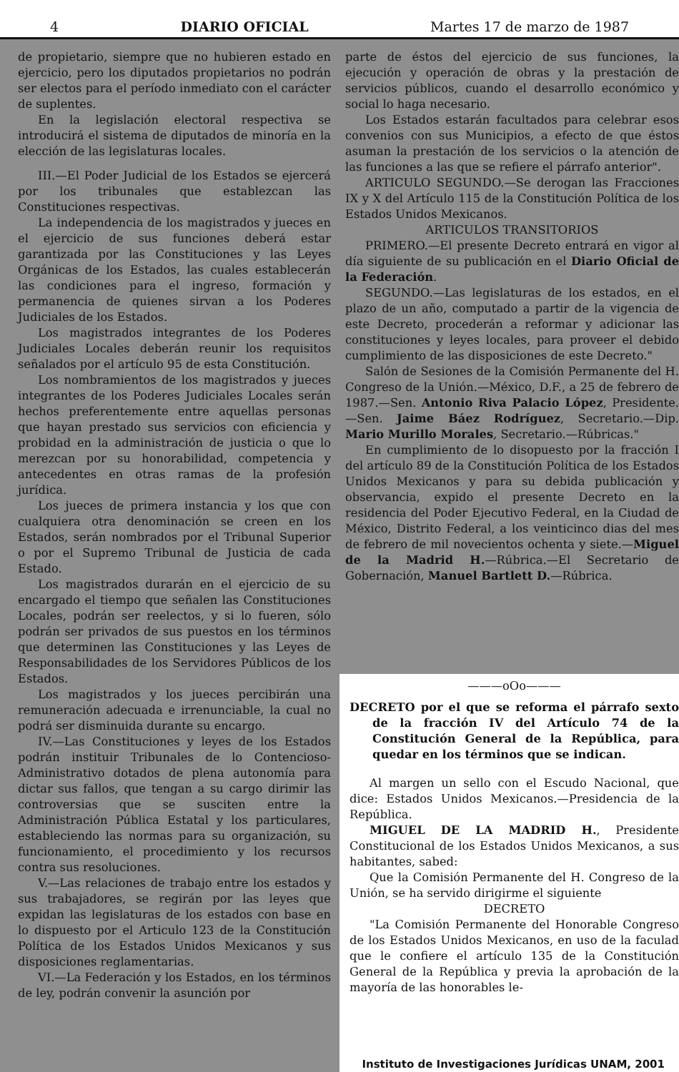4 DIARIO OFICIAL Martes 17 de marzo de 1987
de propietario, siempre que no hubieren estado en ejercicio, pero los diputados propietarios no podrán ser electos para el período inmediato con el carácter de suplentes.
En la legislación electoral respectiva se introducirá el sistema de diputados de minoría en la elección de las legislaturas locales.
III.—El Poder Judicial de los Estados se ejercerá por los tribunales que establezcan las Constituciones respectivas.
La independencia de los magistrados y jueces en el ejercicio de sus funciones deberá estar garantizada por las Constituciones y las Leyes Orgánicas de los Estados, las cuales establecerán las condiciones para el ingreso, formación y permanencia de quienes sirvan a los Poderes Judiciales de los Estados.
Los magistrados integrantes de los Poderes Judiciales Locales deberán reunir los requisitos señalados por el artículo 95 de esta Constitución.
Los nombramientos de los magistrados y jueces integrantes de los Poderes Judiciales Locales serán hechos preferentemente entre aquellas personas que hayan prestado sus servicios con eficiencia y probidad en la administración de justicia o que lo merezcan por su honorabilidad, competencia y antecedentes en otras ramas de la profesión jurídica.
Los jueces de primera instancia y los que con cualquiera otra denominación se creen en los Estados, serán nombrados por el Tribunal Superior o por el Supremo Tribunal de Justicia de cada Estado.
Los magistrados durarán en el ejercicio de su encargado el tiempo que señalen las Constituciones Locales, podrán ser reelectos, y si lo fueren, sólo podrán ser privados de sus puestos en los términos que determinen las Constituciones y las Leyes de Responsabilidades de los Servidores Públicos de los Estados.
Los magistrados y los jueces percibirán una remuneración adecuada e irrenunciable, la cual no podrá ser disminuida durante su encargo.
IV.—Las Constituciones y leyes de los Estados podrán instituir Tribunales de lo Contencioso-Administrativo dotados de plena autonomía para dictar sus fallos, que tengan a su cargo dirimir las controversias que se susciten entre la Administración Pública Estatal y los particulares, estableciendo las normas para su organización, su funcionamiento, el procedimiento y los recursos contra sus resoluciones.
V.—Las relaciones de trabajo entre los estados y sus trabajadores, se regirán por las leyes que expidan las legislaturas de los estados con base en lo dispuesto por el Articulo 123 de la Constitución Política de los Estados Unidos Mexicanos y sus disposiciones reglamentarias.
VI.—La Federación y los Estados, en los términos de ley, podrán convenir la asunción por
parte de éstos del ejercicio de sus funciones, la ejecución y operación de obras y la prestación de servicios públicos, cuando el desarrollo económico y social lo haga necesario.
Los Estados estarán facultados para celebrar esos convenios con sus Municipios, a efecto de que éstos asuman la prestación de los servicios o la atención de las funciones a las que se refiere el párrafo anterior".
ARTICULO SEGUNDO.—Se derogan las Fracciones IX y X del Artículo 115 de la Constitución Política de los Estados Unidos Mexicanos.
ARTICULOS TRANSITORIOS
PRIMERO.—El presente Decreto entrará en vigor al día siguiente de su publicación en el Diario Oficial de la Federación.
SEGUNDO.—Las legislaturas de los estados, en el plazo de un año, computado a partir de la vigencia de este Decreto, procederán a reformar y adicionar las constituciones y leyes locales, para proveer el debido cumplimiento de las disposiciones de este Decreto."
Salón de Sesiones de la Comisión Permanente del H. Congreso de la Unión.—México, D.F., a 25 de febrero de 1987.—Sen. Antonio Riva Palacio López, Presidente.—Sen. Jaime Báez Rodríguez, Secretario.—Dip. Mario Murillo Morales, Secretario.—Rúbricas."
En cumplimiento de lo disopuesto por la fracción I del artículo 89 de la Constitución Política de los Estados Unidos Mexicanos y para su debida publicación y observancia, expido el presente Decreto en la residencia del Poder Ejecutivo Federal, en la Ciudad de México, Distrito Federal, a los veinticinco dias del mes de febrero de mil novecientos ochenta y siete.—Miguel de la Madrid H.—Rúbrica.—El Secretario de Gobernación, Manuel Bartlett D.—Rúbrica.
———oOo———
DECRETO por el que se reforma el párrafo sexto de la fracción IV del Artículo 74 de la Constitución General de la República, para quedar en los términos que se indican.
Al margen un sello con el Escudo Nacional, que dice: Estados Unidos Mexicanos.—Presidencia de la República.
MIGUEL DE LA MADRID H., Presidente Constitucional de los Estados Unidos Mexicanos, a sus habitantes, sabed:
Que la Comisión Permanente del H. Congreso de la Unión, se ha servido dirigirme el siguiente
DECRETO
"La Comisión Permanente del Honorable Congreso de los Estados Unidos Mexicanos, en uso de la faculad que le confiere el artículo 135 de la Constitución General de la República y previa la aprobación de la mayoría de las honorables le-
Instituto de Investigaciones Jurídicas UNAM, 2001